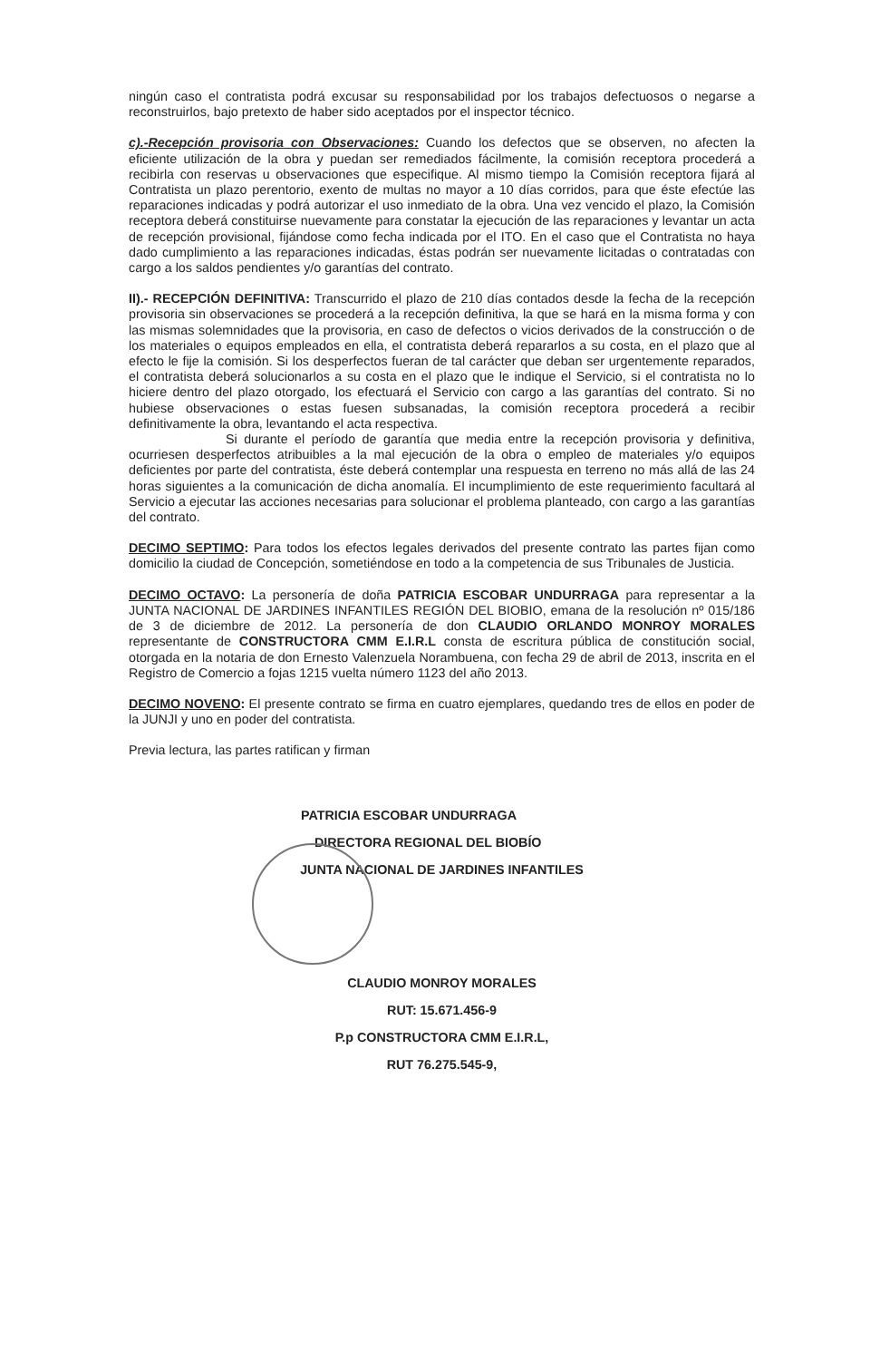ningún caso el contratista podrá excusar su responsabilidad por los trabajos defectuosos o negarse a reconstruirlos, bajo pretexto de haber sido aceptados por el inspector técnico.
c).-Recepción provisoria con Observaciones: Cuando los defectos que se observen, no afecten la eficiente utilización de la obra y puedan ser remediados fácilmente, la comisión receptora procederá a recibirla con reservas u observaciones que especifique. Al mismo tiempo la Comisión receptora fijará al Contratista un plazo perentorio, exento de multas no mayor a 10 días corridos, para que éste efectúe las reparaciones indicadas y podrá autorizar el uso inmediato de la obra. Una vez vencido el plazo, la Comisión receptora deberá constituirse nuevamente para constatar la ejecución de las reparaciones y levantar un acta de recepción provisional, fijándose como fecha indicada por el ITO. En el caso que el Contratista no haya dado cumplimiento a las reparaciones indicadas, éstas podrán ser nuevamente licitadas o contratadas con cargo a los saldos pendientes y/o garantías del contrato.
II).- RECEPCIÓN DEFINITIVA: Transcurrido el plazo de 210 días contados desde la fecha de la recepción provisoria sin observaciones se procederá a la recepción definitiva, la que se hará en la misma forma y con las mismas solemnidades que la provisoria, en caso de defectos o vicios derivados de la construcción o de los materiales o equipos empleados en ella, el contratista deberá repararlos a su costa, en el plazo que al efecto le fije la comisión. Si los desperfectos fueran de tal carácter que deban ser urgentemente reparados, el contratista deberá solucionarlos a su costa en el plazo que le indique el Servicio, si el contratista no lo hiciere dentro del plazo otorgado, los efectuará el Servicio con cargo a las garantías del contrato. Si no hubiese observaciones o estas fuesen subsanadas, la comisión receptora procederá a recibir definitivamente la obra, levantando el acta respectiva.
Si durante el período de garantía que media entre la recepción provisoria y definitiva, ocurriesen desperfectos atribuibles a la mal ejecución de la obra o empleo de materiales y/o equipos deficientes por parte del contratista, éste deberá contemplar una respuesta en terreno no más allá de las 24 horas siguientes a la comunicación de dicha anomalía. El incumplimiento de este requerimiento facultará al Servicio a ejecutar las acciones necesarias para solucionar el problema planteado, con cargo a las garantías del contrato.
DECIMO SEPTIMO: Para todos los efectos legales derivados del presente contrato las partes fijan como domicilio la ciudad de Concepción, sometiéndose en todo a la competencia de sus Tribunales de Justicia.
DECIMO OCTAVO: La personería de doña PATRICIA ESCOBAR UNDURRAGA para representar a la JUNTA NACIONAL DE JARDINES INFANTILES REGIÓN DEL BIOBIO, emana de la resolución nº 015/186 de 3 de diciembre de 2012. La personería de don CLAUDIO ORLANDO MONROY MORALES representante de CONSTRUCTORA CMM E.I.R.L consta de escritura pública de constitución social, otorgada en la notaria de don Ernesto Valenzuela Norambuena, con fecha 29 de abril de 2013, inscrita en el Registro de Comercio a fojas 1215 vuelta número 1123 del año 2013.
DECIMO NOVENO: El presente contrato se firma en cuatro ejemplares, quedando tres de ellos en poder de la JUNJI y uno en poder del contratista.
Previa lectura, las partes ratifican y firman
PATRICIA ESCOBAR UNDURRAGA
DIRECTORA REGIONAL DEL BIOBÍO
JUNTA NACIONAL DE JARDINES INFANTILES
CLAUDIO MONROY MORALES
RUT: 15.671.456-9
P.p CONSTRUCTORA CMM E.I.R.L,
RUT 76.275.545-9,